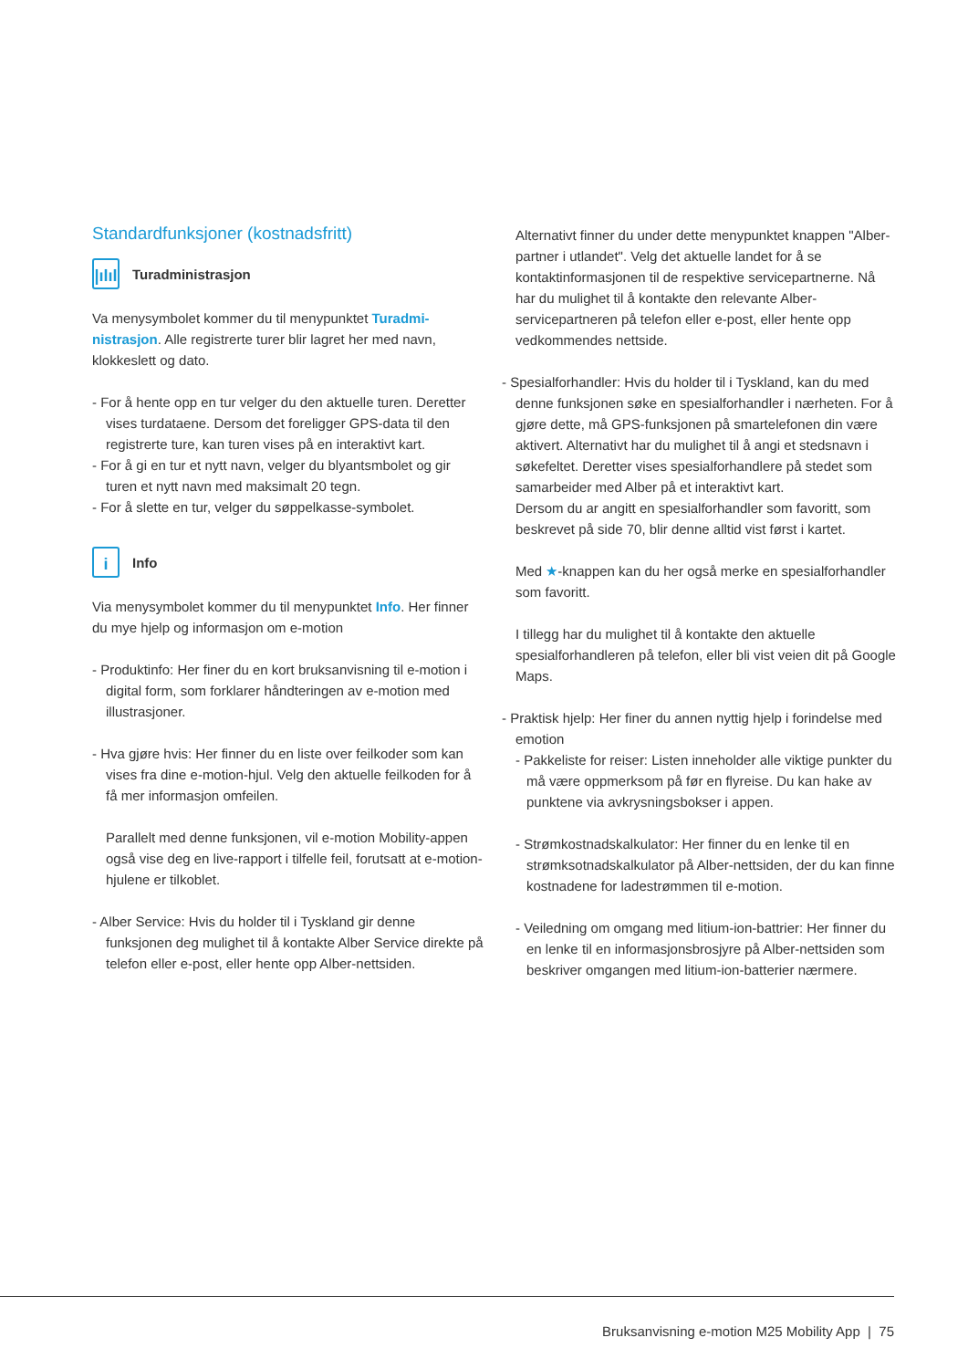Standardfunksjoner (kostnadsfritt)
|ılıl Turadministrasjon
Va menysymbolet kommer du til menypunktet Turadmi-nistrasjon. Alle registrerte turer blir lagret her med navn, klokkeslett og dato.
- For å hente opp en tur velger du den aktuelle turen. Deretter vises turdataene. Dersom det foreligger GPS-data til den registrerte ture, kan turen vises på en interaktivt kart.
- For å gi en tur et nytt navn, velger du blyantsmbolet og gir turen et nytt navn med maksimalt 20 tegn.
- For å slette en tur, velger du søppelkasse-symbolet.
i Info
Via menysymbolet kommer du til menypunktet Info. Her finner du mye hjelp og informasjon om e-motion
- Produktinfo: Her finer du en kort bruksanvisning til e-motion i digital form, som forklarer håndteringen av e-motion med illustrasjoner.
- Hva gjøre hvis: Her finner du en liste over feilkoder som kan vises fra dine e-motion-hjul. Velg den aktuelle feilkoden for å få mer informasjon omfeilen.
Parallelt med denne funksjonen, vil e-motion Mobility-appen også vise deg en live-rapport i tilfelle feil, forutsatt at e-motion-hjulene er tilkoblet.
- Alber Service: Hvis du holder til i Tyskland gir denne funksjonen deg mulighet til å kontakte Alber Service direkte på telefon eller e-post, eller hente opp Alber-nettsiden.
Alternativt finner du under dette menypunktet knappen "Alber-partner i utlandet". Velg det aktuelle landet for å se kontaktinformasjonen til de respektive servicepartnerne. Nå har du mulighet til å kontakte den relevante Alber-servicepartneren på telefon eller e-post, eller hente opp vedkommendes nettside.
- Spesialforhandler: Hvis du holder til i Tyskland, kan du med denne funksjonen søke en spesialforhandler i nærheten. For å gjøre dette, må GPS-funksjonen på smartelefonen din være aktivert. Alternativt har du mulighet til å angi et stedsnavn i søkefeltet. Deretter vises spesialforhandlere på stedet som samarbeider med Alber på et interaktivt kart.
Dersom du ar angitt en spesialforhandler som favoritt, som beskrevet på side 70, blir denne alltid vist først i kartet.
Med ★-knappen kan du her også merke en spesialforhandler som favoritt.
I tillegg har du mulighet til å kontakte den aktuelle spesialforhandleren på telefon, eller bli vist veien dit på Google Maps.
- Praktisk hjelp: Her finer du annen nyttig hjelp i forindelse med emotion
- Pakkeliste for reiser: Listen inneholder alle viktige punkter du må være oppmerksom på før en flyreise. Du kan hake av punktene via avkrysningsbokser i appen.
- Strømkostnadskalkulator: Her finner du en lenke til en strømksotnadskalkulator på Alber-nettsiden, der du kan finne kostnadene for ladestrømmen til e-motion.
- Veiledning om omgang med litium-ion-battrier: Her finner du en lenke til en informasjonsbrosjyre på Alber-nettsiden som beskriver omgangen med litium-ion-batterier nærmere.
Bruksanvisning e-motion M25 Mobility App | 75